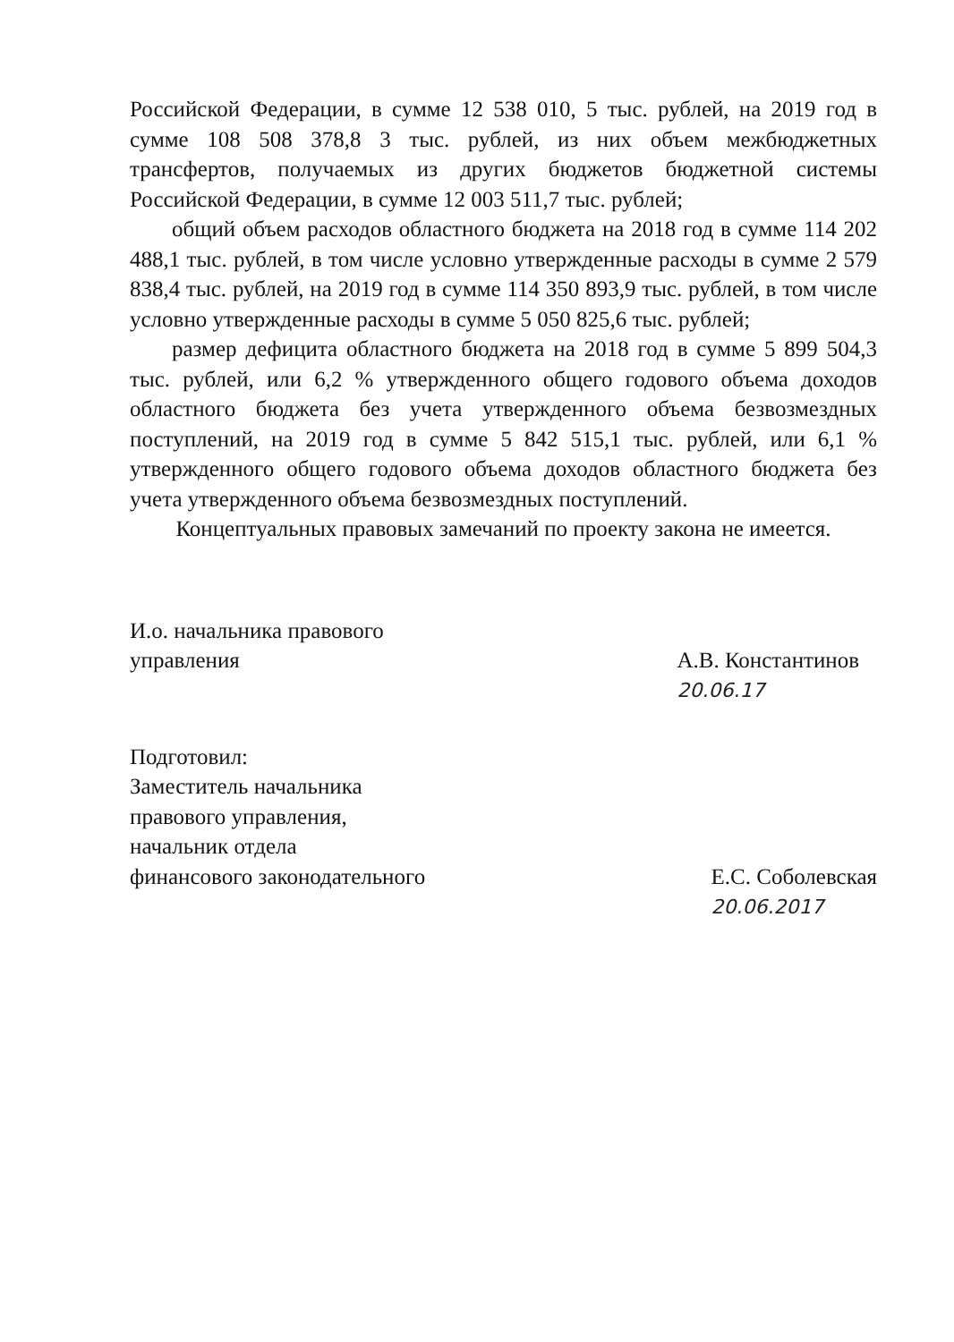Российской Федерации, в сумме 12 538 010, 5 тыс. рублей, на 2019 год в сумме 108 508 378,8 3 тыс. рублей, из них объем межбюджетных трансфертов, получаемых из других бюджетов бюджетной системы Российской Федерации, в сумме 12 003 511,7 тыс. рублей;
общий объем расходов областного бюджета на 2018 год в сумме 114 202 488,1 тыс. рублей, в том числе условно утвержденные расходы в сумме 2 579 838,4 тыс. рублей, на 2019 год в сумме 114 350 893,9 тыс. рублей, в том числе условно утвержденные расходы в сумме 5 050 825,6 тыс. рублей;
размер дефицита областного бюджета на 2018 год в сумме 5 899 504,3 тыс. рублей, или 6,2 % утвержденного общего годового объема доходов областного бюджета без учета утвержденного объема безвозмездных поступлений, на 2019 год в сумме 5 842 515,1 тыс. рублей, или 6,1 % утвержденного общего годового объема доходов областного бюджета без учета утвержденного объема безвозмездных поступлений.
Концептуальных правовых замечаний по проекту закона не имеется.
И.о. начальника правового
управления
А.В. Константинов
20.06.17
Подготовил:
Заместитель начальника
правового управления,
начальник отдела
финансового законодательного
Е.С. Соболевская
20.06.2017